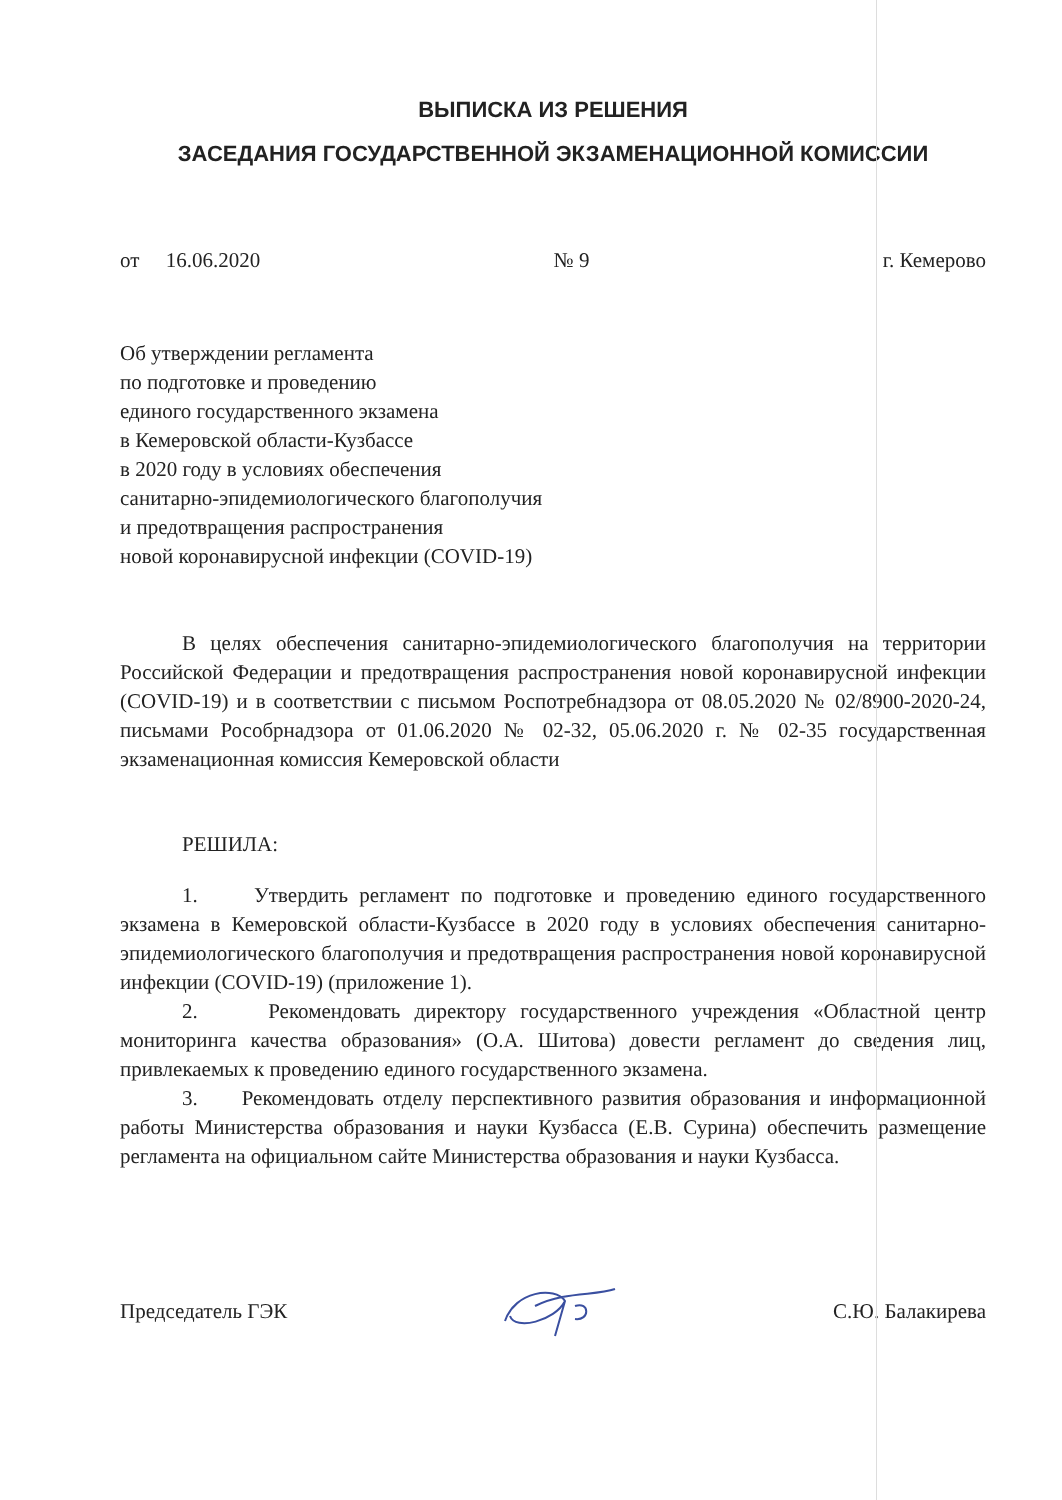ВЫПИСКА ИЗ РЕШЕНИЯ
ЗАСЕДАНИЯ ГОСУДАРСТВЕННОЙ ЭКЗАМЕНАЦИОННОЙ КОМИССИИ
от 16.06.2020 № 9 г. Кемерово
Об утверждении регламента
по подготовке и проведению
единого государственного экзамена
в Кемеровской области-Кузбассе
в 2020 году в условиях обеспечения
санитарно-эпидемиологического благополучия
и предотвращения распространения
новой коронавирусной инфекции (COVID-19)
В целях обеспечения санитарно-эпидемиологического благополучия на территории Российской Федерации и предотвращения распространения новой коронавирусной инфекции (COVID-19) и в соответствии с письмом Роспотребнадзора от 08.05.2020 № 02/8900-2020-24, письмами Рособрнадзора от 01.06.2020 № 02-32, 05.06.2020 г. № 02-35 государственная экзаменационная комиссия Кемеровской области
РЕШИЛА:
1. Утвердить регламент по подготовке и проведению единого государственного экзамена в Кемеровской области-Кузбассе в 2020 году в условиях обеспечения санитарно-эпидемиологического благополучия и предотвращения распространения новой коронавирусной инфекции (COVID-19) (приложение 1).
2. Рекомендовать директору государственного учреждения «Областной центр мониторинга качества образования» (О.А. Шитова) довести регламент до сведения лиц, привлекаемых к проведению единого государственного экзамена.
3. Рекомендовать отделу перспективного развития образования и информационной работы Министерства образования и науки Кузбасса (Е.В. Сурина) обеспечить размещение регламента на официальном сайте Министерства образования и науки Кузбасса.
Председатель ГЭК С.Ю. Балакирева